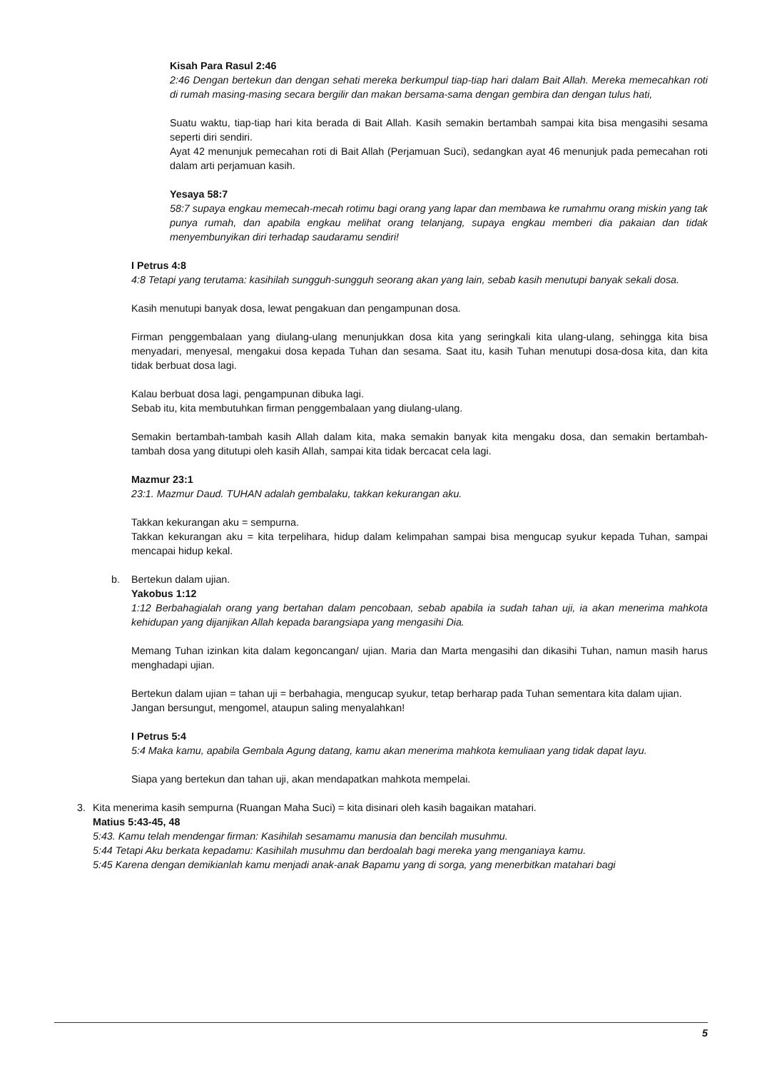Kisah Para Rasul 2:46
2:46 Dengan bertekun dan dengan sehati mereka berkumpul tiap-tiap hari dalam Bait Allah. Mereka memecahkan roti di rumah masing-masing secara bergilir dan makan bersama-sama dengan gembira dan dengan tulus hati,
Suatu waktu, tiap-tiap hari kita berada di Bait Allah. Kasih semakin bertambah sampai kita bisa mengasihi sesama seperti diri sendiri.
Ayat 42 menunjuk pemecahan roti di Bait Allah (Perjamuan Suci), sedangkan ayat 46 menunjuk pada pemecahan roti dalam arti perjamuan kasih.
Yesaya 58:7
58:7 supaya engkau memecah-mecah rotimu bagi orang yang lapar dan membawa ke rumahmu orang miskin yang tak punya rumah, dan apabila engkau melihat orang telanjang, supaya engkau memberi dia pakaian dan tidak menyembunyikan diri terhadap saudaramu sendiri!
I Petrus 4:8
4:8 Tetapi yang terutama: kasihilah sungguh-sungguh seorang akan yang lain, sebab kasih menutupi banyak sekali dosa.
Kasih menutupi banyak dosa, lewat pengakuan dan pengampunan dosa.
Firman penggembalaan yang diulang-ulang menunjukkan dosa kita yang seringkali kita ulang-ulang, sehingga kita bisa menyadari, menyesal, mengakui dosa kepada Tuhan dan sesama. Saat itu, kasih Tuhan menutupi dosa-dosa kita, dan kita tidak berbuat dosa lagi.
Kalau berbuat dosa lagi, pengampunan dibuka lagi.
Sebab itu, kita membutuhkan firman penggembalaan yang diulang-ulang.
Semakin bertambah-tambah kasih Allah dalam kita, maka semakin banyak kita mengaku dosa, dan semakin bertambah-tambah dosa yang ditutupi oleh kasih Allah, sampai kita tidak bercacat cela lagi.
Mazmur 23:1
23:1. Mazmur Daud. TUHAN adalah gembalaku, takkan kekurangan aku.
Takkan kekurangan aku = sempurna.
Takkan kekurangan aku = kita terpelihara, hidup dalam kelimpahan sampai bisa mengucap syukur kepada Tuhan, sampai mencapai hidup kekal.
b. Bertekun dalam ujian.
Yakobus 1:12
1:12 Berbahagialah orang yang bertahan dalam pencobaan, sebab apabila ia sudah tahan uji, ia akan menerima mahkota kehidupan yang dijanjikan Allah kepada barangsiapa yang mengasihi Dia.
Memang Tuhan izinkan kita dalam kegoncangan/ ujian. Maria dan Marta mengasihi dan dikasihi Tuhan, namun masih harus menghadapi ujian.
Bertekun dalam ujian = tahan uji = berbahagia, mengucap syukur, tetap berharap pada Tuhan sementara kita dalam ujian.
Jangan bersungut, mengomel, ataupun saling menyalahkan!
I Petrus 5:4
5:4 Maka kamu, apabila Gembala Agung datang, kamu akan menerima mahkota kemuliaan yang tidak dapat layu.
Siapa yang bertekun dan tahan uji, akan mendapatkan mahkota mempelai.
3. Kita menerima kasih sempurna (Ruangan Maha Suci) = kita disinari oleh kasih bagaikan matahari.
Matius 5:43-45, 48
5:43. Kamu telah mendengar firman: Kasihilah sesamamu manusia dan bencilah musuhmu.
5:44 Tetapi Aku berkata kepadamu: Kasihilah musuhmu dan berdoalah bagi mereka yang menganiaya kamu.
5:45 Karena dengan demikianlah kamu menjadi anak-anak Bapamu yang di sorga, yang menerbitkan matahari bagi
5